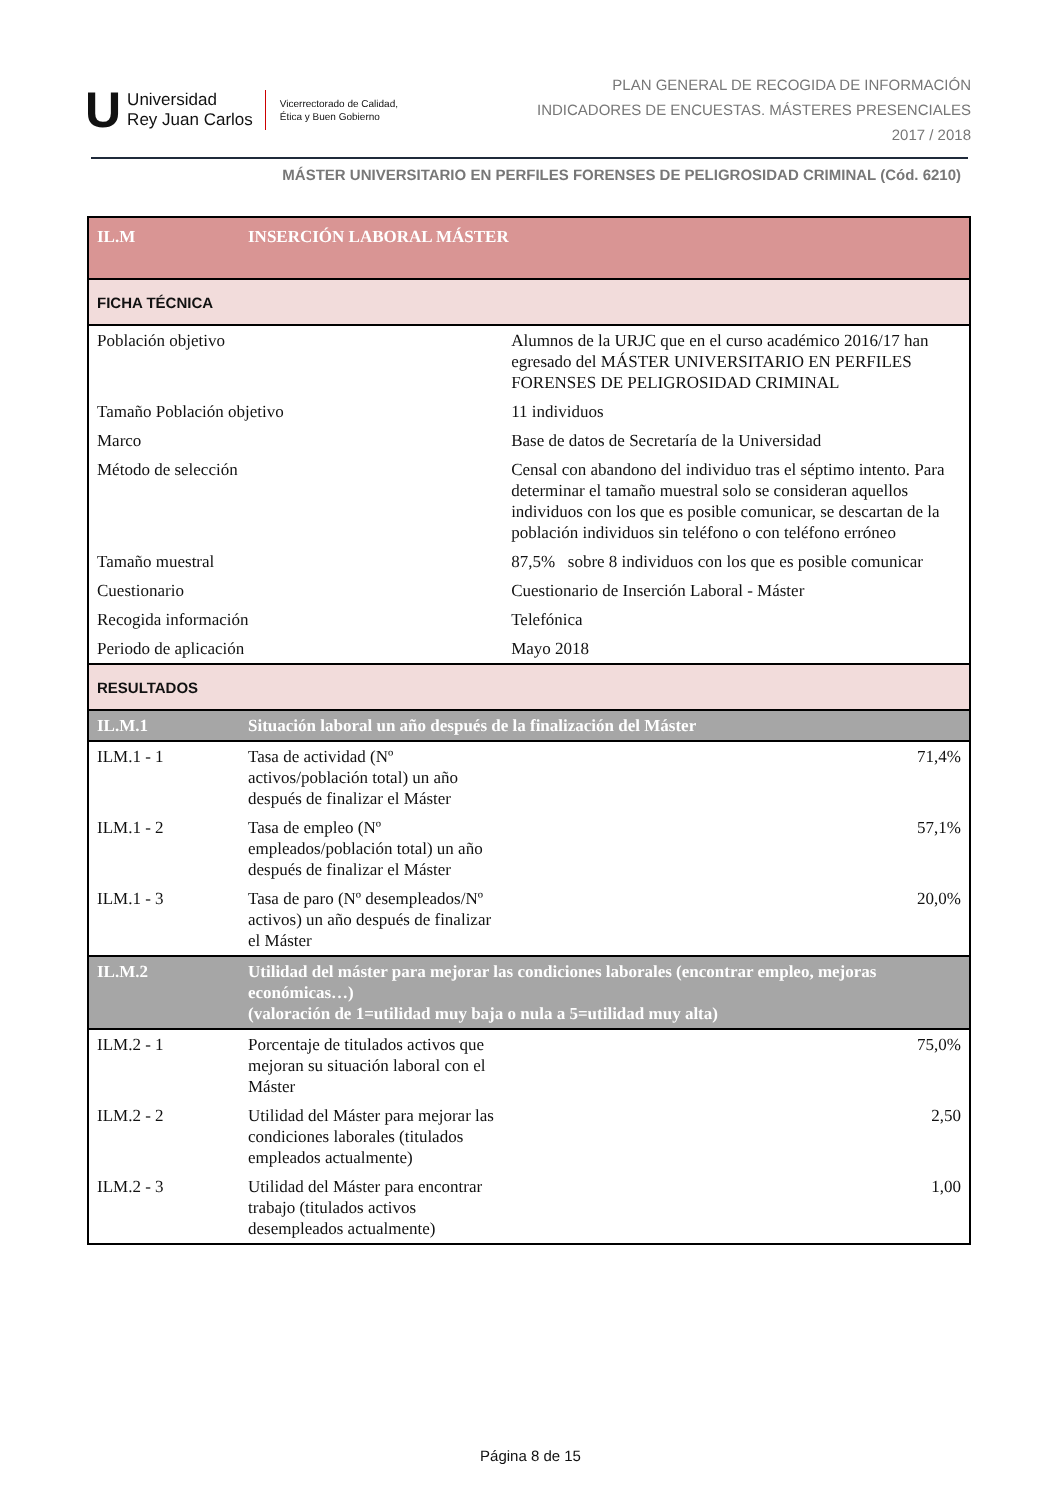U
Universidad
Rey Juan Carlos
Vicerrectorado de Calidad,
Ética y Buen Gobierno
PLAN GENERAL DE RECOGIDA DE INFORMACIÓN
INDICADORES DE ENCUESTAS. MÁSTERES PRESENCIALES
2017 / 2018
MÁSTER UNIVERSITARIO EN PERFILES FORENSES DE PELIGROSIDAD CRIMINAL (Cód. 6210)
| IL.M | INSERCIÓN LABORAL MÁSTER | | |
| FICHA TÉCNICA | | | |
| Población objetivo | | Alumnos de la URJC que en el curso académico 2016/17 han egresado del MÁSTER UNIVERSITARIO EN PERFILES FORENSES DE PELIGROSIDAD CRIMINAL | |
| Tamaño Población objetivo | | 11 individuos | |
| Marco | | Base de datos de Secretaría de la Universidad | |
| Método de selección | | Censal con abandono del individuo tras el séptimo intento. Para determinar el tamaño muestral solo se consideran aquellos individuos con los que es posible comunicar, se descartan de la población individuos sin teléfono o con teléfono erróneo | |
| Tamaño muestral | | 87,5% sobre 8 individuos con los que es posible comunicar | |
| Cuestionario | | Cuestionario de Inserción Laboral - Máster | |
| Recogida información | | Telefónica | |
| Periodo de aplicación | | Mayo 2018 | |
| RESULTADOS | | | |
| IL.M.1 | Situación laboral un año después de la finalización del Máster | | |
| ILM.1 - 1 | Tasa de actividad (Nº activos/población total) un año después de finalizar el Máster | | 71,4% |
| ILM.1 - 2 | Tasa de empleo (Nº empleados/población total) un año después de finalizar el Máster | | 57,1% |
| ILM.1 - 3 | Tasa de paro (Nº desempleados/Nº activos) un año después de finalizar el Máster | | 20,0% |
| IL.M.2 | Utilidad del máster para mejorar las condiciones laborales (encontrar empleo, mejoras económicas…) (valoración de 1=utilidad muy baja o nula a 5=utilidad muy alta) | | |
| ILM.2 - 1 | Porcentaje de titulados activos que mejoran su situación laboral con el Máster | | 75,0% |
| ILM.2 - 2 | Utilidad del Máster para mejorar las condiciones laborales (titulados empleados actualmente) | | 2,50 |
| ILM.2 - 3 | Utilidad del Máster para encontrar trabajo (titulados activos desempleados actualmente) | | 1,00 |
Página 8 de 15